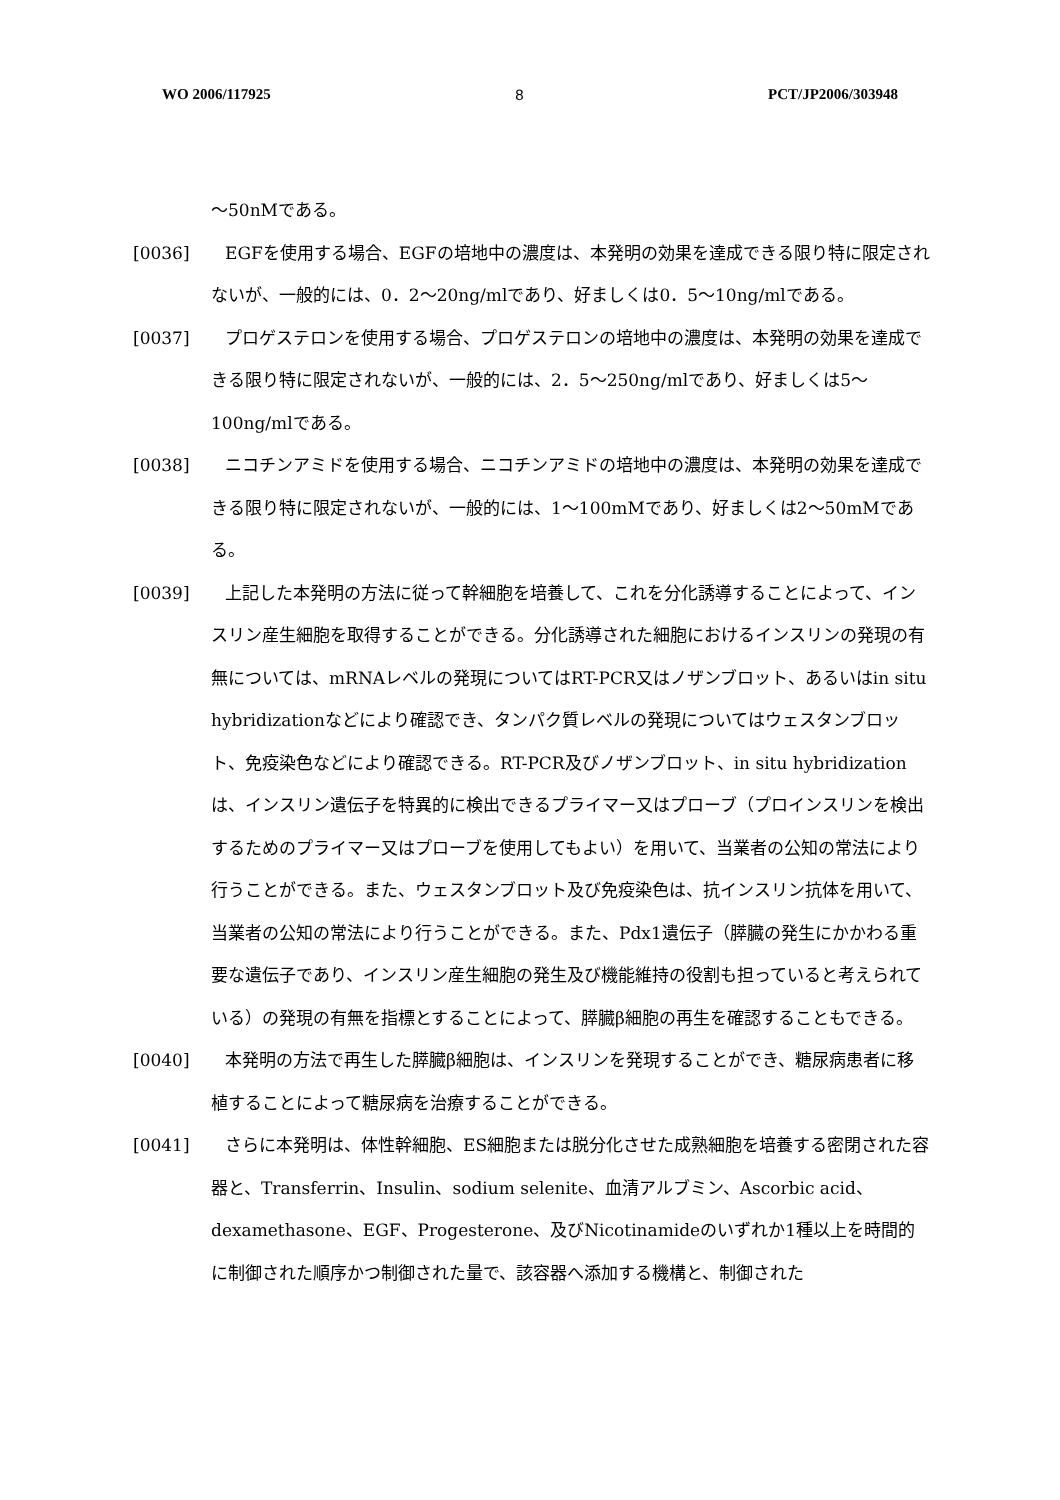WO 2006/117925 8 PCT/JP2006/303948
～50nMである。
[0036] EGFを使用する場合、EGFの培地中の濃度は、本発明の効果を達成できる限り特に限定されないが、一般的には、0．2～20ng/mlであり、好ましくは0．5～10ng/mlである。
[0037] プロゲステロンを使用する場合、プロゲステロンの培地中の濃度は、本発明の効果を達成できる限り特に限定されないが、一般的には、2．5～250ng/mlであり、好ましくは5～100ng/mlである。
[0038] ニコチンアミドを使用する場合、ニコチンアミドの培地中の濃度は、本発明の効果を達成できる限り特に限定されないが、一般的には、1～100mMであり、好ましくは2～50mMである。
[0039] 上記した本発明の方法に従って幹細胞を培養して、これを分化誘導することによって、インスリン産生細胞を取得することができる。分化誘導された細胞におけるインスリンの発現の有無については、mRNAレベルの発現についてはRT-PCR又はノザンブロット、あるいはin situ hybridizationなどにより確認でき、タンパク質レベルの発現についてはウェスタンブロット、免疫染色などにより確認できる。RT-PCR及びノザンブロット、in situ hybridizationは、インスリン遺伝子を特異的に検出できるプライマー又はプローブ（プロインスリンを検出するためのプライマー又はプローブを使用してもよい）を用いて、当業者の公知の常法により行うことができる。また、ウェスタンブロット及び免疫染色は、抗インスリン抗体を用いて、当業者の公知の常法により行うことができる。また、Pdx1遺伝子（膵臓の発生にかかわる重要な遺伝子であり、インスリン産生細胞の発生及び機能維持の役割も担っていると考えられている）の発現の有無を指標とすることによって、膵臓β細胞の再生を確認することもできる。
[0040] 本発明の方法で再生した膵臓β細胞は、インスリンを発現することができ、糖尿病患者に移植することによって糖尿病を治療することができる。
[0041] さらに本発明は、体性幹細胞、ES細胞または脱分化させた成熟細胞を培養する密閉された容器と、Transferrin、Insulin、sodium selenite、血清アルブミン、Ascorbic acid、dexamethasone、EGF、Progesterone、及びNicotinamideのいずれか1種以上を時間的に制御された順序かつ制御された量で、該容器へ添加する機構と、制御された